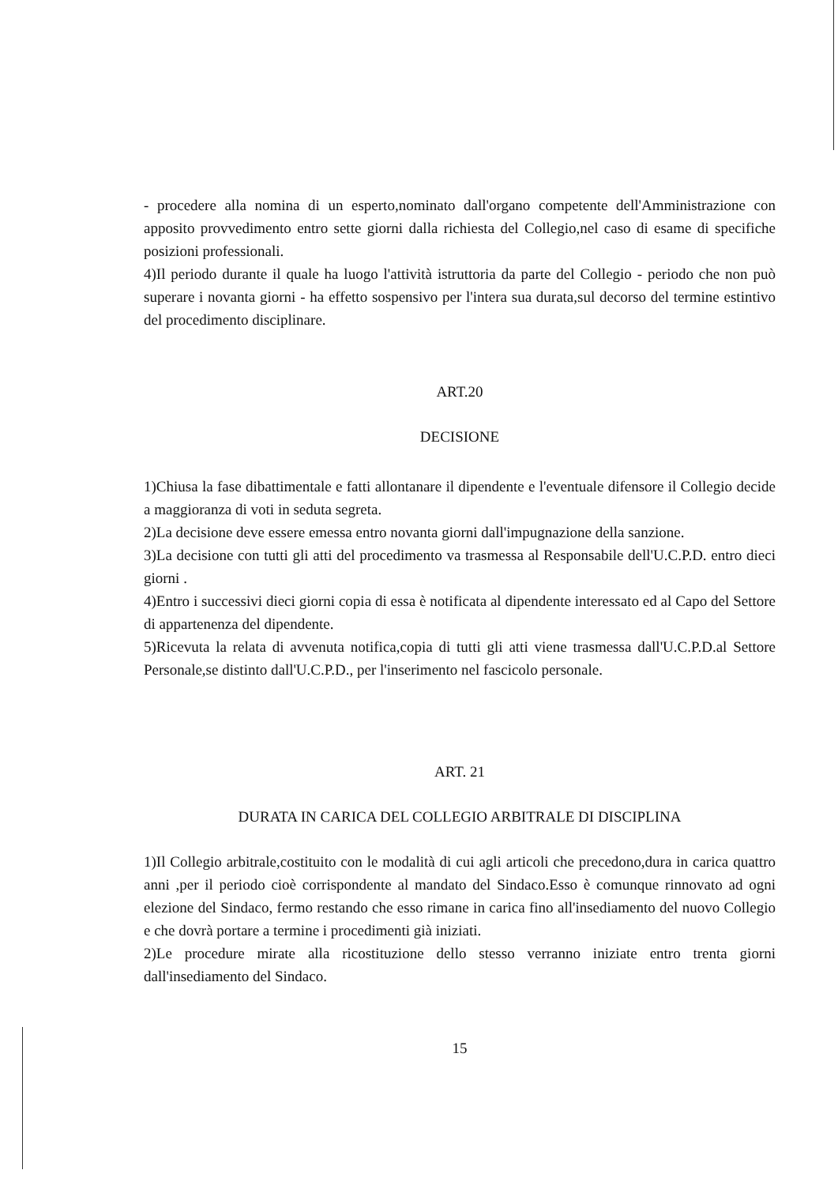- procedere alla nomina di un esperto,nominato dall'organo competente dell'Amministrazione con apposito provvedimento entro sette giorni dalla richiesta del Collegio,nel caso di esame di specifiche posizioni professionali.
4)Il periodo durante il quale ha luogo l'attività istruttoria da parte del Collegio - periodo che non può superare i novanta giorni - ha effetto sospensivo per l'intera sua durata,sul decorso del termine estintivo del procedimento disciplinare.
ART.20
DECISIONE
1)Chiusa la fase dibattimentale e fatti allontanare il dipendente e l'eventuale difensore il Collegio decide a maggioranza di voti in seduta segreta.
2)La decisione deve essere emessa entro novanta giorni dall'impugnazione della sanzione.
3)La decisione con tutti gli atti del procedimento va trasmessa al Responsabile dell'U.C.P.D. entro dieci giorni .
4)Entro i successivi dieci giorni copia di essa è notificata al dipendente interessato ed al Capo del Settore di appartenenza del dipendente.
5)Ricevuta la relata di avvenuta notifica,copia di tutti gli atti viene trasmessa dall'U.C.P.D.al Settore Personale,se distinto dall'U.C.P.D., per l'inserimento nel fascicolo personale.
ART. 21
DURATA IN CARICA DEL COLLEGIO ARBITRALE DI DISCIPLINA
1)Il Collegio arbitrale,costituito con le modalità di cui agli articoli che precedono,dura in carica quattro anni ,per il periodo cioè corrispondente al mandato del Sindaco.Esso è comunque rinnovato ad ogni elezione del Sindaco, fermo restando che esso rimane in carica fino all'insediamento del nuovo Collegio e che dovrà portare a termine i procedimenti già iniziati.
2)Le procedure mirate alla ricostituzione dello stesso verranno iniziate entro trenta giorni dall'insediamento del Sindaco.
15